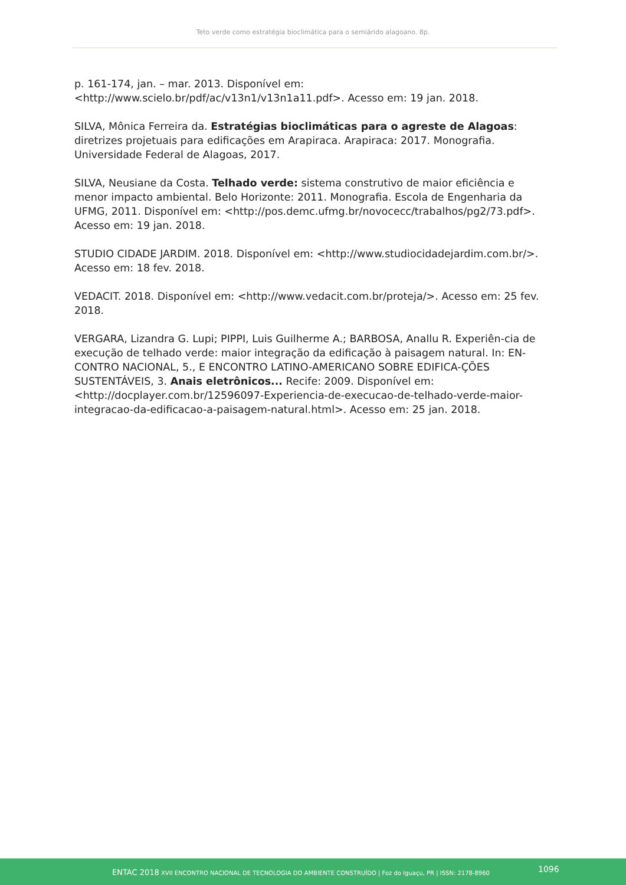Teto verde como estratégia bioclimática para o semiárido alagoano. 8p.
p. 161-174, jan. – mar. 2013. Disponível em: <http://www.scielo.br/pdf/ac/v13n1/v13n1a11.pdf>. Acesso em: 19 jan. 2018.
SILVA, Mônica Ferreira da. Estratégias bioclimáticas para o agreste de Alagoas: diretrizes projetuais para edificações em Arapiraca. Arapiraca: 2017. Monografia. Universidade Federal de Alagoas, 2017.
SILVA, Neusiane da Costa. Telhado verde: sistema construtivo de maior eficiência e menor impacto ambiental. Belo Horizonte: 2011. Monografia. Escola de Engenharia da UFMG, 2011. Disponível em: <http://pos.demc.ufmg.br/novocecc/trabalhos/pg2/73.pdf>. Acesso em: 19 jan. 2018.
STUDIO CIDADE JARDIM. 2018. Disponível em: <http://www.studiocidadejardim.com.br/>. Acesso em: 18 fev. 2018.
VEDACIT. 2018. Disponível em: <http://www.vedacit.com.br/proteja/>. Acesso em: 25 fev. 2018.
VERGARA, Lizandra G. Lupi; PIPPI, Luis Guilherme A.; BARBOSA, Anallu R. Experiên-cia de execução de telhado verde: maior integração da edificação à paisagem natural. In: EN-CONTRO NACIONAL, 5., E ENCONTRO LATINO-AMERICANO SOBRE EDIFICA-ÇÕES SUSTENTÁVEIS, 3. Anais eletrônicos... Recife: 2009. Disponível em:<http://docplayer.com.br/12596097-Experiencia-de-execucao-de-telhado-verde-maior-integracao-da-edificacao-a-paisagem-natural.html>. Acesso em: 25 jan. 2018.
ENTAC 2018 XVII ENCONTRO NACIONAL DE TECNOLOGIA DO AMBIENTE CONSTRUÍDO | Foz do Iguaçu, PR | ISSN: 2178-8960 1096